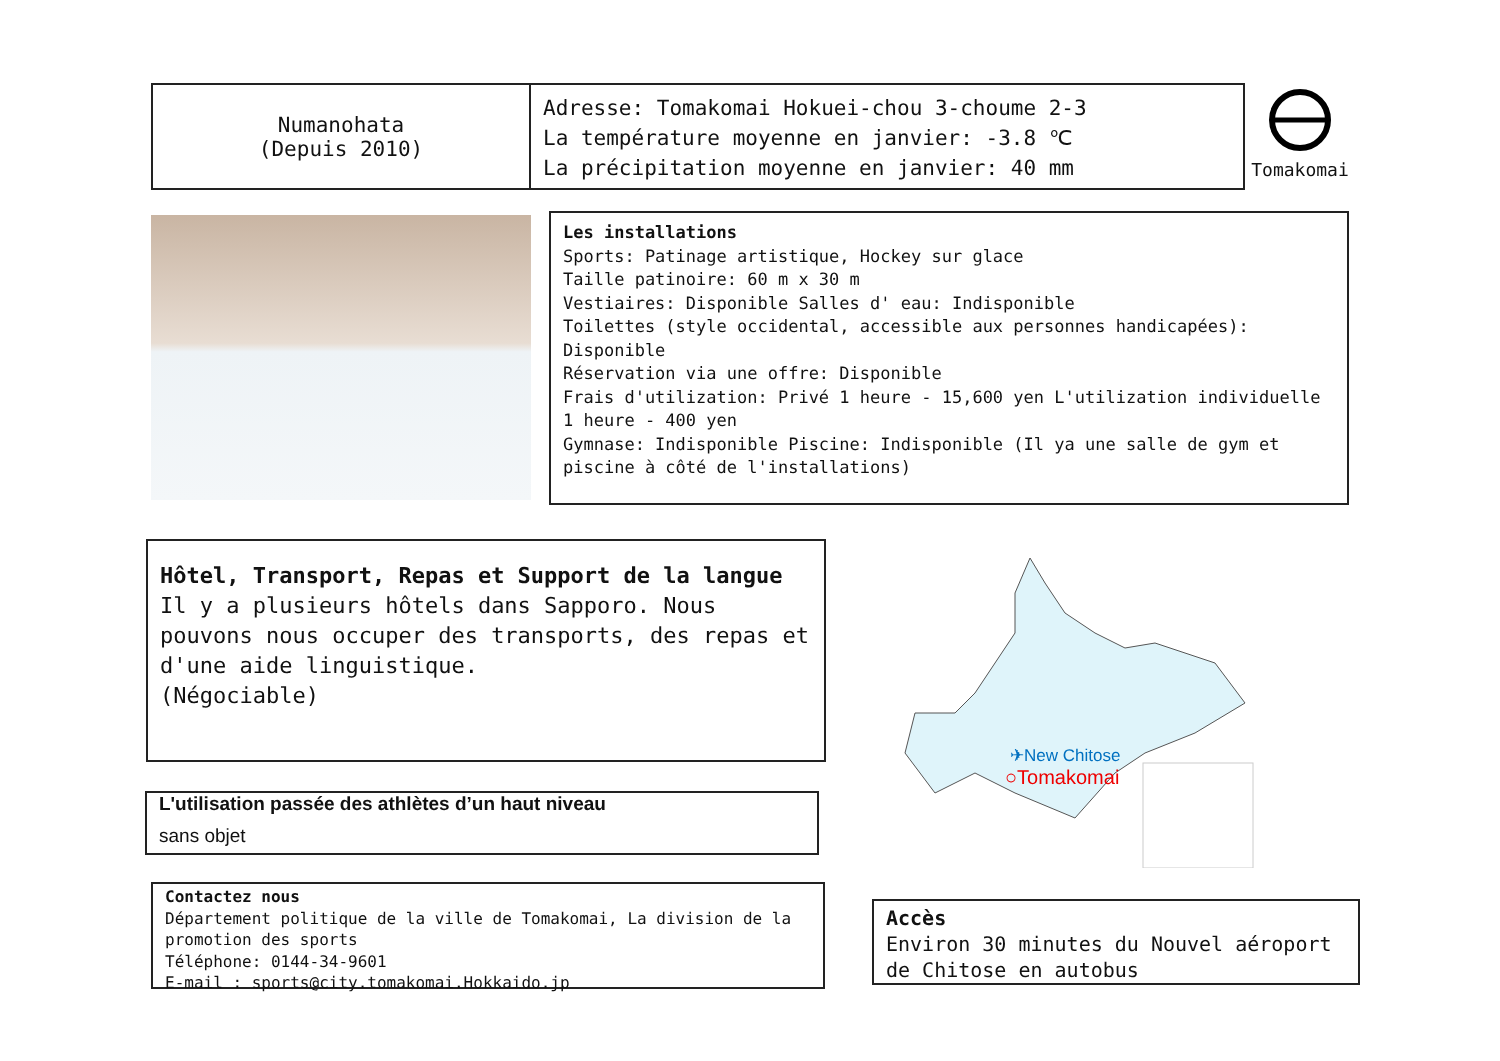Numanohata
(Depuis 2010)
Adresse: Tomakomai Hokuei-chou 3-choume 2-3
La température moyenne en janvier: -3.8 ℃
La précipitation moyenne en janvier: 40 mm
Tomakomai
Les installations
Sports: Patinage artistique, Hockey sur glace
Taille patinoire: 60 m x 30 m
Vestiaires: Disponible Salles d' eau: Indisponible
Toilettes (style occidental, accessible aux personnes handicapées): Disponible
Réservation via une offre: Disponible
Frais d'utilization: Privé 1 heure - 15,600 yen L'utilization individuelle 1 heure - 400 yen
Gymnase: Indisponible Piscine: Indisponible (Il ya une salle de gym et piscine à côté de l'installations)
Hôtel, Transport, Repas et Support de la langue
Il y a plusieurs hôtels dans Sapporo. Nous pouvons nous occuper des transports, des repas et d'une aide linguistique.
(Négociable)
L'utilisation passée des athlètes d’un haut niveau
sans objet
Contactez nous
Département politique de la ville de Tomakomai, La division de la promotion des sports
Téléphone: 0144-34-9601
E-mail : sports@city.tomakomai.Hokkaido.jp
✈New Chitose
○Tomakomai
Accès
Environ 30 minutes du Nouvel aéroport de Chitose en autobus